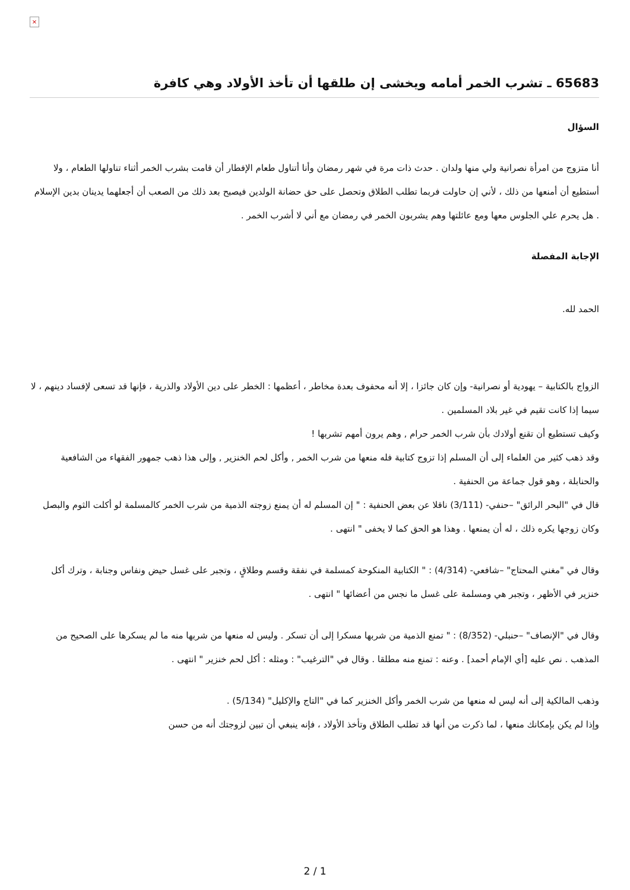×
65683 ـ تشرب الخمر أمامه ويخشى إن طلقها أن تأخذ الأولاد وهي كافرة
السؤال
أنا متزوج من امرأة نصرانية ولي منها ولدان . حدث ذات مرة في شهر رمضان وأنا أتناول طعام الإفطار أن قامت بشرب الخمر أثناء تناولها الطعام ، ولا أستطيع أن أمنعها من ذلك ، لأني إن حاولت فربما تطلب الطلاق وتحصل على حق حضانة الولدين فيصبح بعد ذلك من الصعب أن أجعلهما يدينان بدين الإسلام . هل يحرم علي الجلوس معها ومع عائلتها وهم يشربون الخمر في رمضان مع أني لا أشرب الخمر .
الإجابة المفصلة
الحمد لله.
الزواج بالكتابية – يهودية أو نصرانية- وإن كان جائزا ، إلا أنه محفوف بعدة مخاطر ، أعظمها : الخطر على دين الأولاد والذرية ، فإنها قد تسعى لإفساد دينهم ، لا سيما إذا كانت تقيم في غير بلاد المسلمين .
وكيف تستطيع أن تقنع أولادك بأن شرب الخمر حرام , وهم يرون أمهم تشربها !
وقد ذهب كثير من العلماء إلى أن المسلم إذا تزوج كتابية فله منعها من شرب الخمر , وأكل لحم الخنزير , وإلى هذا ذهب جمهور الفقهاء من الشافعية والحنابلة ، وهو قول جماعة من الحنفية .
قال في "البحر الرائق" –حنفي- (3/111) ناقلا عن بعض الحنفية : " إن المسلم له أن يمنع زوجته الذمية من شرب الخمر كالمسلمة لو أكلت الثوم والبصل وكان زوجها يكره ذلك ، له أن يمنعها . وهذا هو الحق كما لا يخفى " انتهى .
وقال في "مغني المحتاج" –شافعي- (4/314) : " الكتابية المنكوحة كمسلمة في نفقة وقسم وطلاقٍ ، وتجبر على غسل حيض ونفاس وجنابة ، وترك أكل خنزير في الأظهر ، وتجبر هي ومسلمة على غسل ما نجس من أعضائها " انتهى .
وقال في "الإنصاف" –حنبلي- (8/352) : " تمنع الذمية من شربها مسكرا إلى أن تسكر . وليس له منعها من شربها منه ما لم يسكرها على الصحيح من المذهب . نص عليه [أي الإمام أحمد] . وعنه : تمنع منه مطلقا . وقال في "الترغيب" : ومثله : أكل لحم خنزير " انتهى .
وذهب المالكية إلى أنه ليس له منعها من شرب الخمر وأكل الخنزير كما في "التاج والإكليل" (5/134) .
وإذا لم يكن بإمكانك منعها ، لما ذكرت من أنها قد تطلب الطلاق وتأخذ الأولاد ، فإنه ينبغي أن تبين لزوجتك أنه من حسن
2 / 1